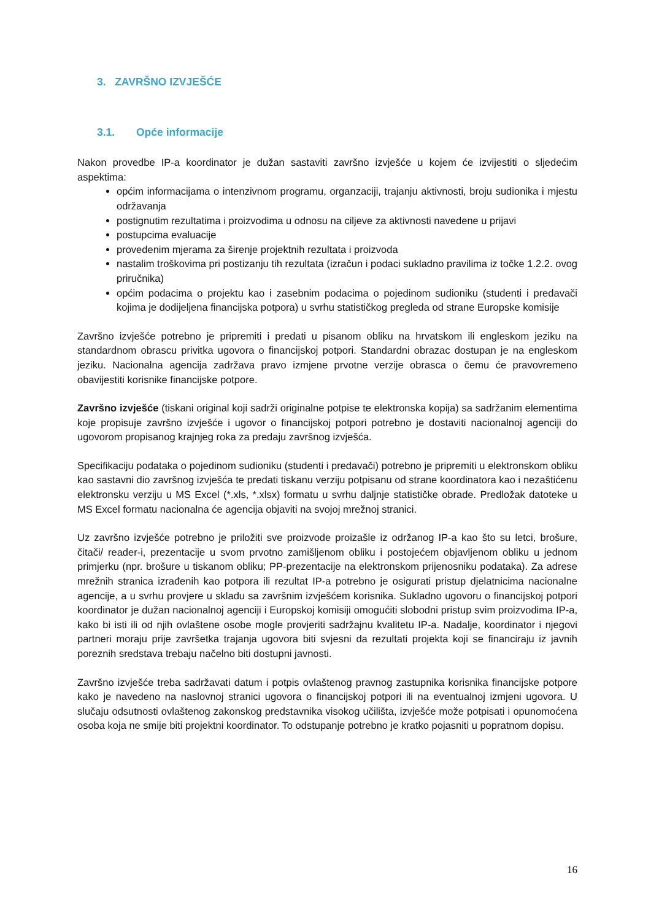3. ZAVRŠNO IZVJEŠĆE
3.1. Opće informacije
Nakon provedbe IP-a koordinator je dužan sastaviti završno izvješće u kojem će izvijestiti o sljedećim aspektima:
općim informacijama o intenzivnom programu, organzaciji, trajanju aktivnosti, broju sudionika i mjestu održavanja
postignutim rezultatima i proizvodima u odnosu na ciljeve za aktivnosti navedene u prijavi
postupcima evaluacije
provedenim mjerama za širenje projektnih rezultata i proizvoda
nastalim troškovima pri postizanju tih rezultata (izračun i podaci sukladno pravilima iz točke 1.2.2. ovog priručnika)
općim podacima o projektu kao i zasebnim podacima o pojedinom sudioniku (studenti i predavači kojima je dodijeljena financijska potpora) u svrhu statističkog pregleda od strane Europske komisije
Završno izvješće potrebno je pripremiti i predati u pisanom obliku na hrvatskom ili engleskom jeziku na standardnom obrascu privitka ugovora o financijskoj potpori. Standardni obrazac dostupan je na engleskom jeziku. Nacionalna agencija zadržava pravo izmjene prvotne verzije obrasca o čemu će pravovremeno obavijestiti korisnike financijske potpore.
Završno izvješće (tiskani original koji sadrži originalne potpise te elektronska kopija) sa sadržanim elementima koje propisuje završno izvješće i ugovor o financijskoj potpori potrebno je dostaviti nacionalnoj agenciji do ugovorom propisanog krajnjeg roka za predaju završnog izvješća.
Specifikaciju podataka o pojedinom sudioniku (studenti i predavači) potrebno je pripremiti u elektronskom obliku kao sastavni dio završnog izvješća te predati tiskanu verziju potpisanu od strane koordinatora kao i nezaštićenu elektronsku verziju u MS Excel (*.xls, *.xlsx) formatu u svrhu daljnje statističke obrade. Predložak datoteke u MS Excel formatu nacionalna će agencija objaviti na svojoj mrežnoj stranici.
Uz završno izvješće potrebno je priložiti sve proizvode proizašle iz održanog IP-a kao što su letci, brošure, čitači/ reader-i, prezentacije u svom prvotno zamišljenom obliku i postojećem objavljenom obliku u jednom primjerku (npr. brošure u tiskanom obliku; PP-prezentacije na elektronskom prijenosniku podataka). Za adrese mrežnih stranica izrađenih kao potpora ili rezultat IP-a potrebno je osigurati pristup djelatnicima nacionalne agencije, a u svrhu provjere u skladu sa završnim izvješćem korisnika. Sukladno ugovoru o financijskoj potpori koordinator je dužan nacionalnoj agenciji i Europskoj komisiji omogućiti slobodni pristup svim proizvodima IP-a, kako bi isti ili od njih ovlaštene osobe mogle provjeriti sadržajnu kvalitetu IP-a. Nadalje, koordinator i njegovi partneri moraju prije završetka trajanja ugovora biti svjesni da rezultati projekta koji se financiraju iz javnih poreznih sredstava trebaju načelno biti dostupni javnosti.
Završno izvješće treba sadržavati datum i potpis ovlaštenog pravnog zastupnika korisnika financijske potpore kako je navedeno na naslovnoj stranici ugovora o financijskoj potpori ili na eventualnoj izmjeni ugovora. U slučaju odsutnosti ovlaštenog zakonskog predstavnika visokog učilišta, izvješće može potpisati i opunomoćena osoba koja ne smije biti projektni koordinator. To odstupanje potrebno je kratko pojasniti u popratnom dopisu.
16